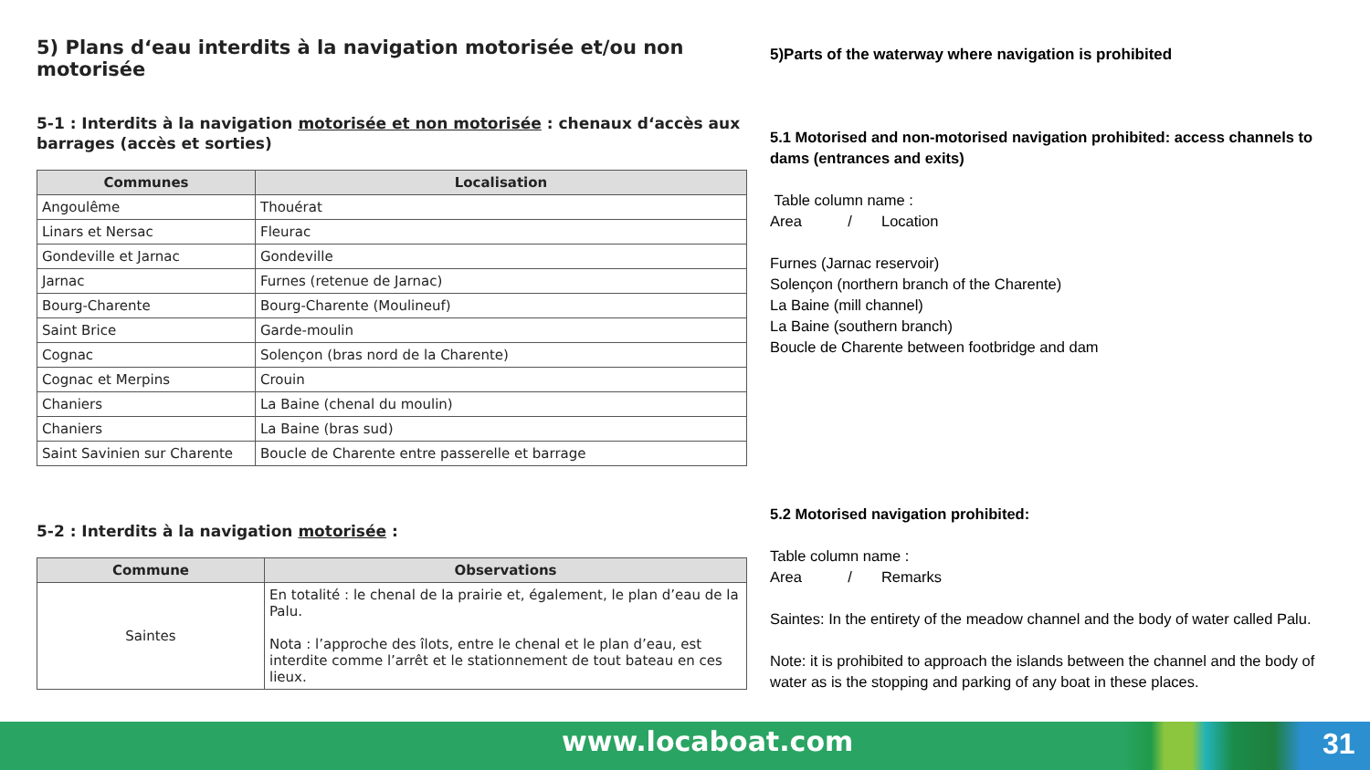5) Plans d‘eau interdits à la navigation motorisée et/ou non motorisée
5-1 : Interdits à la navigation motorisée et non motorisée : chenaux d‘accès aux barrages (accès et sorties)
| Communes | Localisation |
| --- | --- |
| Angoulême | Thouérat |
| Linars et Nersac | Fleurac |
| Gondeville et Jarnac | Gondeville |
| Jarnac | Furnes (retenue de Jarnac) |
| Bourg-Charente | Bourg-Charente (Moulineuf) |
| Saint Brice | Garde-moulin |
| Cognac | Solençon (bras nord de la Charente) |
| Cognac et Merpins | Crouin |
| Chaniers | La Baine (chenal du moulin) |
| Chaniers | La Baine (bras sud) |
| Saint Savinien sur Charente | Boucle de Charente entre passerelle et barrage |
5-2 : Interdits à la navigation motorisée :
| Commune | Observations |
| --- | --- |
| Saintes | En totalité : le chenal de la prairie et, également, le plan d’eau de la Palu. Nota : l’approche des îlots, entre le chenal et le plan d’eau, est interdite comme l’arrêt et le stationnement de tout bateau en ces lieux. |
5)Parts of the waterway where navigation is prohibited
5.1 Motorised and non-motorised navigation prohibited: access channels to dams (entrances and exits)
Table column name :
Area / Location
Furnes (Jarnac reservoir)
Solençon (northern branch of the Charente)
La Baine (mill channel)
La Baine (southern branch)
Boucle de Charente between footbridge and dam
5.2 Motorised navigation prohibited:
Table column name :
Area / Remarks
Saintes: In the entirety of the meadow channel and the body of water called Palu.
Note: it is prohibited to approach the islands between the channel and the body of water as is the stopping and parking of any boat in these places.
www.locaboat.com 31